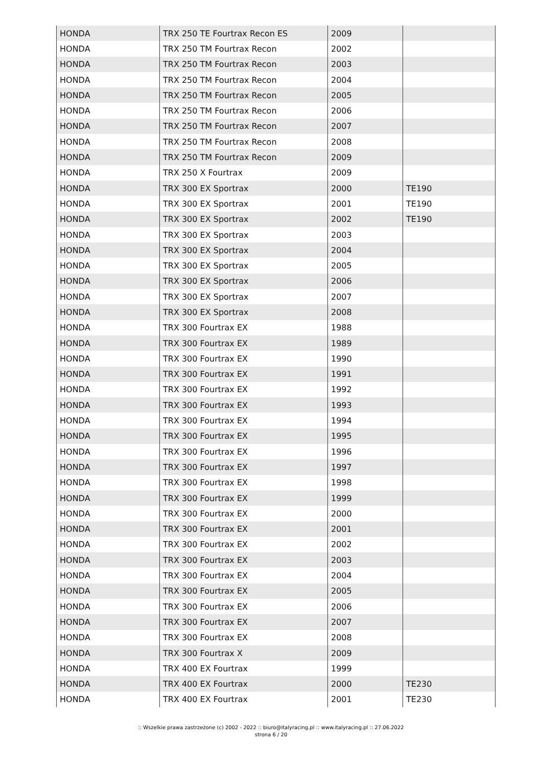| HONDA | TRX 250 TE Fourtrax Recon ES | 2009 | |
| HONDA | TRX 250 TM Fourtrax Recon | 2002 | |
| HONDA | TRX 250 TM Fourtrax Recon | 2003 | |
| HONDA | TRX 250 TM Fourtrax Recon | 2004 | |
| HONDA | TRX 250 TM Fourtrax Recon | 2005 | |
| HONDA | TRX 250 TM Fourtrax Recon | 2006 | |
| HONDA | TRX 250 TM Fourtrax Recon | 2007 | |
| HONDA | TRX 250 TM Fourtrax Recon | 2008 | |
| HONDA | TRX 250 TM Fourtrax Recon | 2009 | |
| HONDA | TRX 250 X Fourtrax | 2009 | |
| HONDA | TRX 300 EX Sportrax | 2000 | TE190 |
| HONDA | TRX 300 EX Sportrax | 2001 | TE190 |
| HONDA | TRX 300 EX Sportrax | 2002 | TE190 |
| HONDA | TRX 300 EX Sportrax | 2003 | |
| HONDA | TRX 300 EX Sportrax | 2004 | |
| HONDA | TRX 300 EX Sportrax | 2005 | |
| HONDA | TRX 300 EX Sportrax | 2006 | |
| HONDA | TRX 300 EX Sportrax | 2007 | |
| HONDA | TRX 300 EX Sportrax | 2008 | |
| HONDA | TRX 300 Fourtrax EX | 1988 | |
| HONDA | TRX 300 Fourtrax EX | 1989 | |
| HONDA | TRX 300 Fourtrax EX | 1990 | |
| HONDA | TRX 300 Fourtrax EX | 1991 | |
| HONDA | TRX 300 Fourtrax EX | 1992 | |
| HONDA | TRX 300 Fourtrax EX | 1993 | |
| HONDA | TRX 300 Fourtrax EX | 1994 | |
| HONDA | TRX 300 Fourtrax EX | 1995 | |
| HONDA | TRX 300 Fourtrax EX | 1996 | |
| HONDA | TRX 300 Fourtrax EX | 1997 | |
| HONDA | TRX 300 Fourtrax EX | 1998 | |
| HONDA | TRX 300 Fourtrax EX | 1999 | |
| HONDA | TRX 300 Fourtrax EX | 2000 | |
| HONDA | TRX 300 Fourtrax EX | 2001 | |
| HONDA | TRX 300 Fourtrax EX | 2002 | |
| HONDA | TRX 300 Fourtrax EX | 2003 | |
| HONDA | TRX 300 Fourtrax EX | 2004 | |
| HONDA | TRX 300 Fourtrax EX | 2005 | |
| HONDA | TRX 300 Fourtrax EX | 2006 | |
| HONDA | TRX 300 Fourtrax EX | 2007 | |
| HONDA | TRX 300 Fourtrax EX | 2008 | |
| HONDA | TRX 300 Fourtrax X | 2009 | |
| HONDA | TRX 400 EX Fourtrax | 1999 | |
| HONDA | TRX 400 EX Fourtrax | 2000 | TE230 |
| HONDA | TRX 400 EX Fourtrax | 2001 | TE230 |
:: Wszelkie prawa zastrzeżone (c) 2002 - 2022 :: biuro@italyracing.pl :: www.italyracing.pl :: 27.06.2022
strona 6 / 20